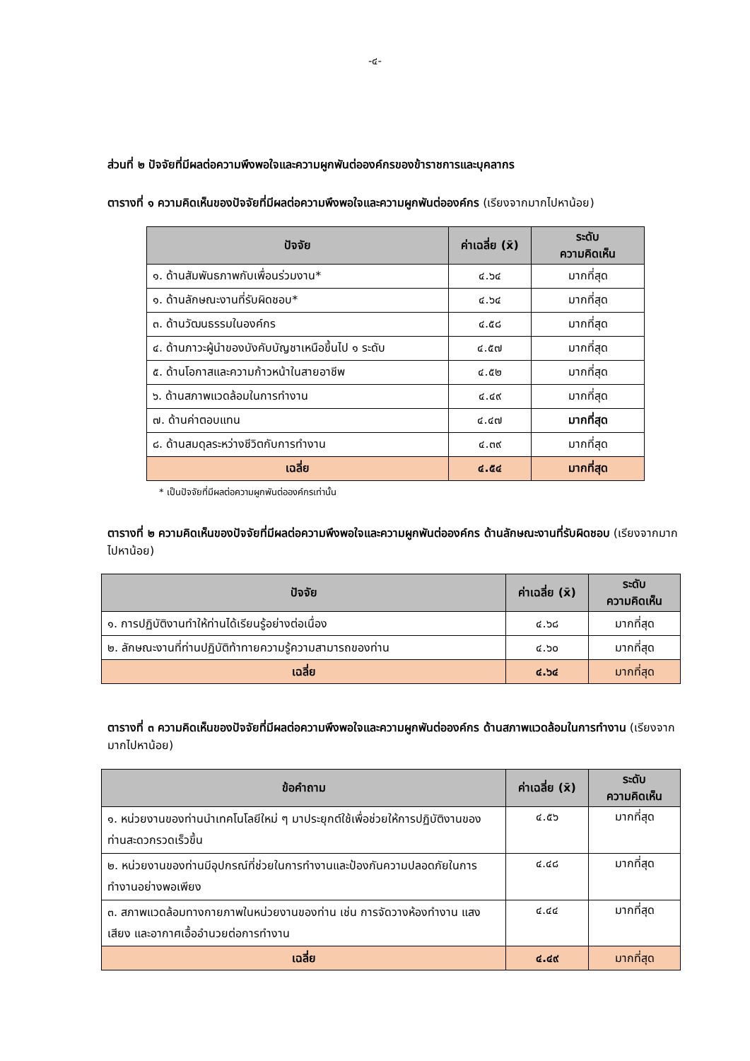-๔-
ส่วนที่ ๒ ปัจจัยที่มีผลต่อความพึงพอใจและความผูกพันต่อองค์กรของข้าราชการและบุคลากร
ตารางที่ ๑ ความคิดเห็นของปัจจัยที่มีผลต่อความพึงพอใจและความผูกพันต่อองค์กร (เรียงจากมากไปหาน้อย)
| ปัจจัย | ค่าเฉลี่ย (x̄) | ระดับ ความคิดเห็น |
| --- | --- | --- |
| ๑. ด้านสัมพันธภาพกับเพื่อนร่วมงาน* | ๔.๖๔ | มากที่สุด |
| ๑. ด้านลักษณะงานที่รับผิดชอบ* | ๔.๖๔ | มากที่สุด |
| ๓. ด้านวัฒนธรรมในองค์กร | ๔.๕๘ | มากที่สุด |
| ๔. ด้านภาวะผู้นำของบังคับบัญชาเหนือขึ้นไป ๑ ระดับ | ๔.๕๗ | มากที่สุด |
| ๕. ด้านโอกาสและความก้าวหน้าในสายอาชีพ | ๔.๕๒ | มากที่สุด |
| ๖. ด้านสภาพแวดล้อมในการทำงาน | ๔.๔๙ | มากที่สุด |
| ๗. ด้านค่าตอบแทน | ๔.๔๗ | มากที่สุด |
| ๘. ด้านสมดุลระหว่างชีวิตกับการทำงาน | ๔.๓๙ | มากที่สุด |
| เฉลี่ย | ๔.๕๔ | มากที่สุด |
* เป็นปัจจัยที่มีผลต่อความผูกพันต่อองค์กรเท่านั้น
ตารางที่ ๒ ความคิดเห็นของปัจจัยที่มีผลต่อความพึงพอใจและความผูกพันต่อองค์กร ด้านลักษณะงานที่รับผิดชอบ (เรียงจากมากไปหาน้อย)
| ปัจจัย | ค่าเฉลี่ย (x̄) | ระดับ ความคิดเห็น |
| --- | --- | --- |
| ๑. การปฏิบัติงานทำให้ท่านได้เรียนรู้อย่างต่อเนื่อง | ๔.๖๘ | มากที่สุด |
| ๒. ลักษณะงานที่ท่านปฏิบัติท้าทายความรู้ความสามารถของท่าน | ๔.๖๐ | มากที่สุด |
| เฉลี่ย | ๔.๖๔ | มากที่สุด |
ตารางที่ ๓ ความคิดเห็นของปัจจัยที่มีผลต่อความพึงพอใจและความผูกพันต่อองค์กร ด้านสภาพแวดล้อมในการทำงาน (เรียงจากมากไปหาน้อย)
| ข้อคำถาม | ค่าเฉลี่ย (x̄) | ระดับ ความคิดเห็น |
| --- | --- | --- |
| ๑. หน่วยงานของท่านนำเทคโนโลยีใหม่ ๆ มาประยุกต์ใช้เพื่อช่วยให้การปฏิบัติงานของท่านสะดวกรวดเร็วขึ้น | ๔.๕๖ | มากที่สุด |
| ๒. หน่วยงานของท่านมีอุปกรณ์ที่ช่วยในการทำงานและป้องกันความปลอดภัยในการทำงานอย่างพอเพียง | ๔.๔๘ | มากที่สุด |
| ๓. สภาพแวดล้อมทางกายภาพในหน่วยงานของท่าน เช่น การจัดวางห้องทำงาน แสง เสียง และอากาศเอื้ออำนวยต่อการทำงาน | ๔.๔๔ | มากที่สุด |
| เฉลี่ย | ๔.๔๙ | มากที่สุด |